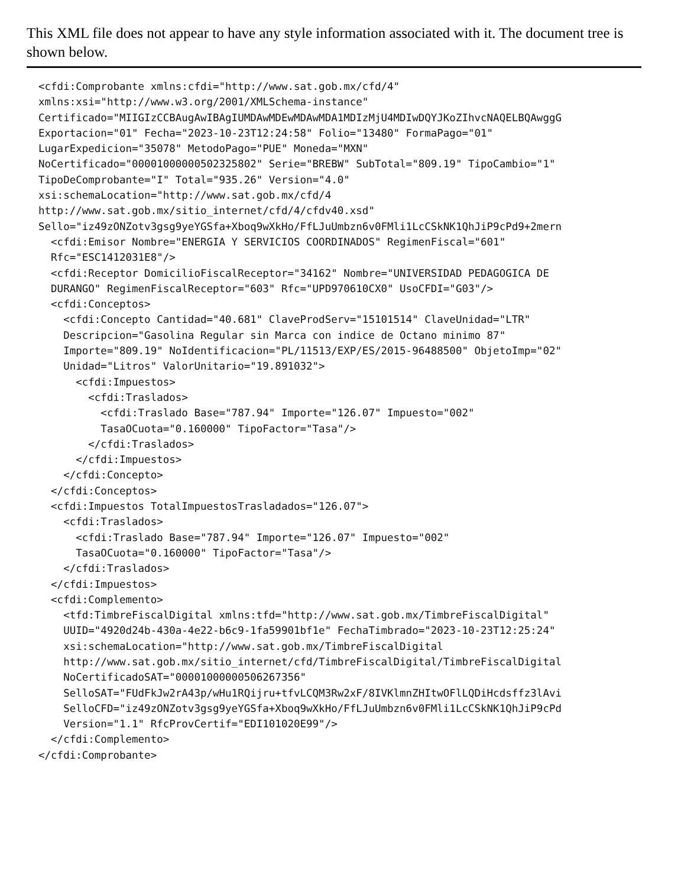This XML file does not appear to have any style information associated with it. The document tree is shown below.
<cfdi:Comprobante xmlns:cfdi="http://www.sat.gob.mx/cfd/4"
xmlns:xsi="http://www.w3.org/2001/XMLSchema-instance"
Certificado="MIIGIzCCBAugAwIBAgIUMDAwMDEwMDAwMDA1MDIzMjU4MDIwDQYJKoZIhvcNAQELBQAwggG
Exportacion="01" Fecha="2023-10-23T12:24:58" Folio="13480" FormaPago="01"
LugarExpedicion="35078" MetodoPago="PUE" Moneda="MXN"
NoCertificado="00001000000502325802" Serie="BREBW" SubTotal="809.19" TipoCambio="1"
TipoDeComprobante="I" Total="935.26" Version="4.0"
xsi:schemaLocation="http://www.sat.gob.mx/cfd/4
http://www.sat.gob.mx/sitio_internet/cfd/4/cfdv40.xsd"
Sello="iz49zONZotv3gsg9yeYGSfa+Xboq9wXkHo/FfLJuUmbzn6v0FMli1LcCSkNK1QhJiP9cPd9+2mern
  <cfdi:Emisor Nombre="ENERGIA Y SERVICIOS COORDINADOS" RegimenFiscal="601"
  Rfc="ESC1412031E8"/>
  <cfdi:Receptor DomicilioFiscalReceptor="34162" Nombre="UNIVERSIDAD PEDAGOGICA DE
  DURANGO" RegimenFiscalReceptor="603" Rfc="UPD970610CX0" UsoCFDI="G03"/>
  <cfdi:Conceptos>
    <cfdi:Concepto Cantidad="40.681" ClaveProdServ="15101514" ClaveUnidad="LTR"
    Descripcion="Gasolina Regular sin Marca con indice de Octano minimo 87"
    Importe="809.19" NoIdentificacion="PL/11513/EXP/ES/2015-96488500" ObjetoImp="02"
    Unidad="Litros" ValorUnitario="19.891032">
      <cfdi:Impuestos>
        <cfdi:Traslados>
          <cfdi:Traslado Base="787.94" Importe="126.07" Impuesto="002"
          TasaOCuota="0.160000" TipoFactor="Tasa"/>
        </cfdi:Traslados>
      </cfdi:Impuestos>
    </cfdi:Concepto>
  </cfdi:Conceptos>
  <cfdi:Impuestos TotalImpuestosTrasladados="126.07">
    <cfdi:Traslados>
      <cfdi:Traslado Base="787.94" Importe="126.07" Impuesto="002"
      TasaOCuota="0.160000" TipoFactor="Tasa"/>
    </cfdi:Traslados>
  </cfdi:Impuestos>
  <cfdi:Complemento>
    <tfd:TimbreFiscalDigital xmlns:tfd="http://www.sat.gob.mx/TimbreFiscalDigital"
    UUID="4920d24b-430a-4e22-b6c9-1fa59901bf1e" FechaTimbrado="2023-10-23T12:25:24"
    xsi:schemaLocation="http://www.sat.gob.mx/TimbreFiscalDigital
    http://www.sat.gob.mx/sitio_internet/cfd/TimbreFiscalDigital/TimbreFiscalDigital
    NoCertificadoSAT="00001000000506267356"
    SelloSAT="FUdFkJw2rA43p/wHu1RQijru+tfvLCQM3Rw2xF/8IVKlmnZHItwOFlLQDiHcdsffz3lAvi
    SelloCFD="iz49zONZotv3gsg9yeYGSfa+Xboq9wXkHo/FfLJuUmbzn6v0FMli1LcCSkNK1QhJiP9cPd
    Version="1.1" RfcProvCertif="EDI101020E99"/>
  </cfdi:Complemento>
</cfdi:Comprobante>